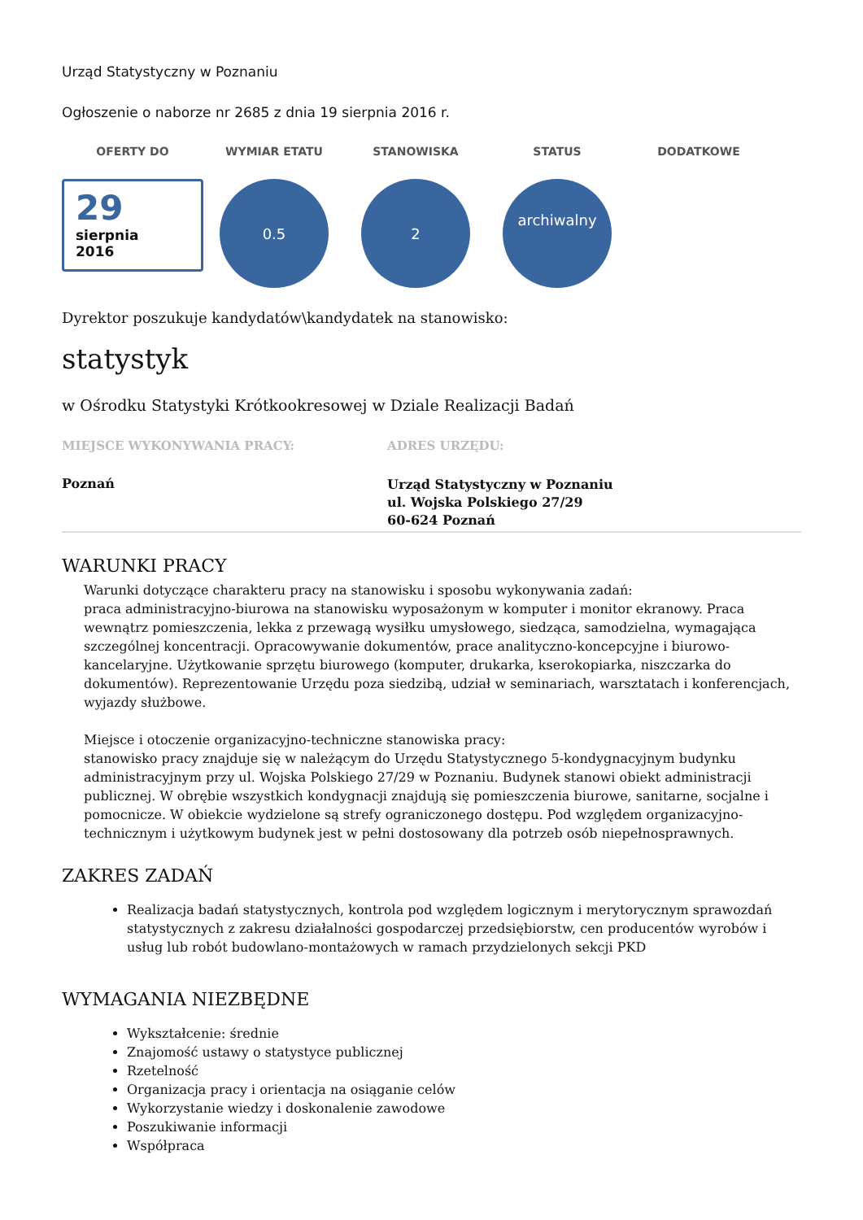Urząd Statystyczny w Poznaniu
Ogłoszenie o naborze nr 2685 z dnia 19 sierpnia 2016 r.
OFERTY DO WYMIAR ETATU STANOWISKA STATUS DODATKOWE
29
sierpnia
2016
0.5 2
archiwalny
Dyrektor poszukuje kandydatów\kandydatek na stanowisko:
statystyk
w Ośrodku Statystyki Krótkookresowej w Dziale Realizacji Badań
MIEJSCE WYKONYWANIA PRACY:
Poznań
ADRES URZĘDU:
Urząd Statystyczny w Poznaniu
ul. Wojska Polskiego 27/29
60-624 Poznań
WARUNKI PRACY
Warunki dotyczące charakteru pracy na stanowisku i sposobu wykonywania zadań:
praca administracyjno-biurowa na stanowisku wyposażonym w komputer i monitor ekranowy. Praca wewnątrz pomieszczenia, lekka z przewagą wysiłku umysłowego, siedząca, samodzielna, wymagająca szczególnej koncentracji. Opracowywanie dokumentów, prace analityczno-koncepcyjne i biurowo-kancelaryjne. Użytkowanie sprzętu biurowego (komputer, drukarka, kserokopiarka, niszczarka do dokumentów). Reprezentowanie Urzędu poza siedzibą, udział w seminariach, warsztatach i konferencjach, wyjazdy służbowe.
Miejsce i otoczenie organizacyjno-techniczne stanowiska pracy:
stanowisko pracy znajduje się w należącym do Urzędu Statystycznego 5-kondygnacyjnym budynku administracyjnym przy ul. Wojska Polskiego 27/29 w Poznaniu. Budynek stanowi obiekt administracji publicznej. W obrębie wszystkich kondygnacji znajdują się pomieszczenia biurowe, sanitarne, socjalne i pomocnicze. W obiekcie wydzielone są strefy ograniczonego dostępu. Pod względem organizacyjno-technicznym i użytkowym budynek jest w pełni dostosowany dla potrzeb osób niepełnosprawnych.
ZAKRES ZADAŃ
Realizacja badań statystycznych, kontrola pod względem logicznym i merytorycznym sprawozdań statystycznych z zakresu działalności gospodarczej przedsiębiorstw, cen producentów wyrobów i usług lub robót budowlano-montażowych w ramach przydzielonych sekcji PKD
WYMAGANIA NIEZBĘDNE
Wykształcenie: średnie
Znajomość ustawy o statystyce publicznej
Rzetelność
Organizacja pracy i orientacja na osiąganie celów
Wykorzystanie wiedzy i doskonalenie zawodowe
Poszukiwanie informacji
Współpraca